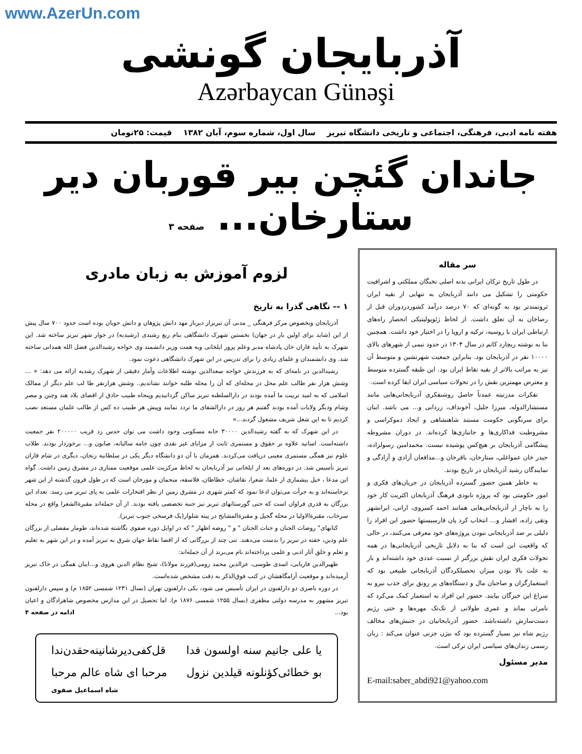www.AzerUn.com
آذربایجان گونشی
Azərbaycan Günəşi
هفته نامه ادبی، فرهنگی، اجتماعی و تاریخی دانشگاه تبریز سال اول، شماره سوم، آبان ۱۳۸۲ قیمت: ۲۵تومان
جاندان گئچن بیر قوربان دیر ستارخان... صفحه ۳
سر مقاله
در طول تاریخ ترکان ایرانی بدنه اصلی نخبگان مملکتی و اشرافیت حکومتی را تشکیل می دانند آذربایجان به تنهایی از بقیه ایران ثروتمندتر بود به گونه‌ای که ۷۰ درصد درآمد کشوردردوران قبل از رضاخان به آن تعلق داشت. از لحاظ ژئوپولیتیکی انحصار راه‌های ارتباطی ایران با روسیه، ترکیه و اروپا را در اختیار خود داشت. همچنین بنا به نوشته ریچارد کاتم در سال ۱۳۰۴ در حدود نیمی از شهرهای بالای ۱۰۰۰۰ نفر در آذربایجان بود. بنابراین جمعیت شهرنشین و متوسط آن نیز به مراتب بالاتر از بقیه نقاط ایران بود. این طبقه گسترده متوسط و معترض مهمترین نقش را در تحولات سیاسی ایران ایفا کرده است.
تفکرات مدرنیته عمدتاً حاصل روشنفکری آذربایجانی‌هایی مانند مستشارالدوله، میرزا جلیل، آخونداف، زردابی و... می باشد. اینان برای سرنگونی حکومت مستبد شاهنشاهی و ایجاد دموکراسی و مشروطیت فداکاری‌ها و جانبازی‌ها کرده‌اند. در دوران مشروطه پیشگامی آذربایجان بر هیچ‌کس پوشیده نیست. محمدامین رسولزاده، حیدر خان عمواغلی، ستارخان، باقرخان و...مدافعان آزادی و آزادگی و نمایندگان رشید آذربایجان در تاریخ بودند.
به خاطر همین حضور گسترده آذربایجان در جریان‌های فکری و امور حکومتی بود که پروژه نابودی فرهنگ آذربایجان اکثریت کار خود را به ناچار از آذربایجانی‌هایی همانند احمد کسروی، ارانی، ایرانشهر وتقی زاده، افشار و... انتخاب کرد پان فارسیستها حضور این افراد را دلیلی بر ضد آذربایجانی نبودن پروژه‌های خود معرفی می‌کنند، در حالی که واقعیت این است که بنا به دلایل تاریخی آذربایجانی‌ها در همه تحولات فکری ایران نقش بزرگتر از نسبت عددی خود داشته‌اند و باز به علت بالا بودن میزان تحصیلکردگان آذربایجانی طبیعی بود که استعمارگران و صاحبان مال و دستگاه‌های پر رونق برای جذب نیرو به سراغ این خبرگان بیایند. حضور این افراد به استعمار کمک می‌کرد که نامرئی بماند و عمری طولانی از تک‌تک مهره‌ها و حتی رژیم دست‌سازش داشته‌باشد. حضور آذربایجانیان در جنبش‌های مخالف رژیم شاه نیز بسیار گسترده بود که بیژن جزنی عنوان می‌کند : زبان رسمی زندان‌های سیاسی ایران ترکی است.
مدیر مسئول
E-mail:saber_abdi921@yahoo.com
لزوم آموزش به زبان مادری
۱ –- نگاهی گذرا به تاریخ
آذربایجان وبخصوص مرکز فرهنگی _ مدنی آن تبریزاز دیرباز مهد دانش پژوهان و دانش جویان بوده است حدود ۷۰۰ سال پیش از این (شاید برای اولین بار در جهان) نخستین شهرک دانشگاهی بنام ربع رشیدی (رشیدیه) در جوار شهر تبریز ساخته شد. این شهرک به تأیید قازان خان پادشاه مدبر وعلم پرور ایلخانی وبه همت وزیر دانشمند وی خواجه رشیدالدین فضل الله همدانی ساخته شد. وی دانشمندان و علمای زیادی را برای تدریس در این شهرک دانشگاهی دعوت نمود.
رشیدالدین در نامه‌ای که به فرزندش خواجه سعدالدین نوشته اطلاعات وآمار دقیقی از شهرک رشدیه ارائه می دهد: « ... وشش هزار نفر طالب علم محل در محله‌ای که آن را محله طلبه خوانند نشاندیم.. وشش هزارنفر طا لب علم دیگر از ممالک اسلامی که به امید تربیت ما آمده بودند در دارالسلطنه تبریز ساکن گردانیدیم وپنجاه طبیب حاذق از اقصای بلاد هند وچین و مصر وشام ودیگر ولایات آمده بودند گفتیم هر روز در دارالشفای ما تردد نمایند وپیش هر طبیب ده کس از طالب علمان مستعد نصب کردیم تا به این شغل شریف مشغول گردند...»
در این شهرک که به گفته رشیدالدین ۳۰۰۰۰ خانه مسکونی وجود داشت می توان حدس زد قریب ۲۰۰۰۰۰ نفر جمعیت داشته‌است. اساتید علاوه بر حقوق و مستمری ثابت از مزایای غیر نقدی چون جامه سالیانه، صابون و... برخوردار بودند. طلاب علوم نیز همگی مستمری معینی دریافت می‌کردند. همزمان با آن دو دانشگاه دیگر یکی در سلطانیه زنجان، دیگری در شام قازان تبریز تأسیس شد. در دوره‌های بعد از ایلخانی نیز آذربایجان به لحاظ مرکزیت علمی موقعیت ممتازی در مشرق زمین داشت. گواه این مدعا ، خیل بیشماری از علما، شعرا، نقاشان، خطاطان، فلاسفه، منجمان و مورخان است که در طول قرون گذشته از این شهر برخاسته‌اند و به جرأت می‌توان ادعا نمود که کمتر شهری در مشرق زمین از نظر افتخارات علمی به پای تبریز می رسد. تعداد این بزرگان به قدری فراوان است که حتی گورستانهای تبریز نیز جنبه تخصصی یافته بودند. از آن جمله‌اند مقبرةالشعرا واقع در محله سرخاب، مقبرةالاولیا در محله گجیل و مقبرةالمشایخ در پینه شلوار(یک فرسخی جنوب تبریز).
کتابهای" روضات الجنان و جنات الجنان " و " روضه اظهار " که در اوایل دوره صفوی نگاشته شده‌اند، طومار مفصلی از بزرگان علم ودین، خفته در تبریز را بدست می‌دهند. تنی چند از بزرگانی که از اقصا نقاط جهان شرق به تبریز آمده و در این شهر به تعلیم و تعلم و خلق آثار ادبی و علمی پرداخته‌اند نام می‌برند از آن جمله‌اند:
ظهیرالدین فاریابی، اسدی طوسی، عزالدین محمد رومی(فرزند مولانا)، شیخ نظام الدین هروی و...اینان همگی در خاک تبریز آرمیده‌اند و موقعیت آرامگاهشان در کتب فوق‌الذکر به دقت مشخص شده‌است.
در دوره ناصری دو دارلفنون در ایران تأسیس می شود، یکی دارلفنون تهران (بسال ۱۲۳۱ شمسی ۱۸۵۲ م) و سپس دارلفنون تبریز مشهور به مدرسه دولتی مظفری (بسال ۱۲۵۵ شمسی ۱۸۷۶ م). اما تحصیل در این مدارس مخصوص شاهزادگان و اعیان بود... ادامه در صفحه ۴
یا علی جانیم سنه اولسون فدا قل‌کفی‌دیرشانینه‌حقدن‌ندا
بو خطائی‌کؤنلونه قیلدین نزول مرحبا ای شاه عالم مرحبا
شاه اسماعیل صفوی